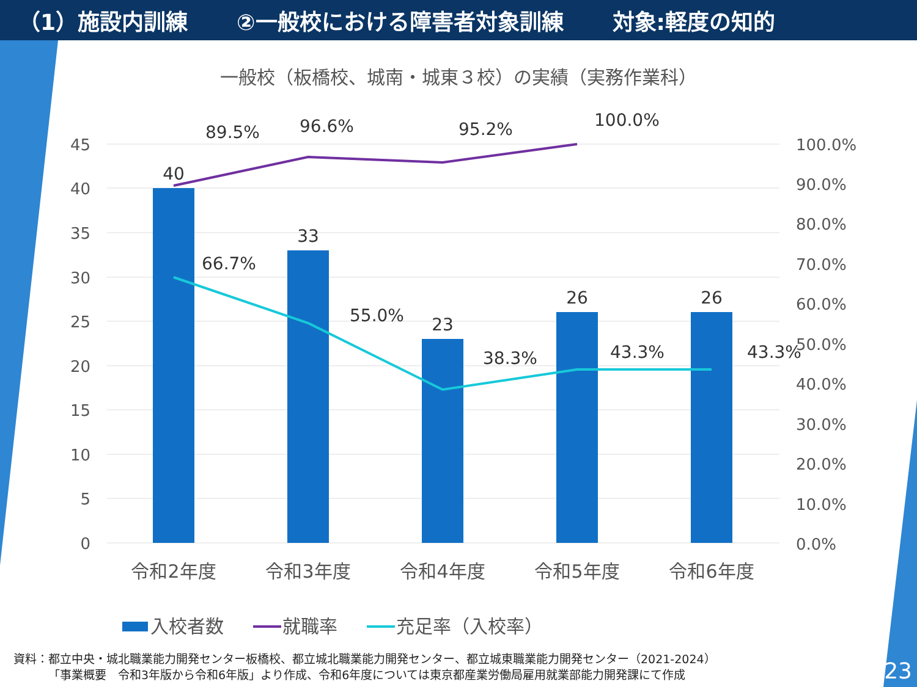（1）施設内訓練 ②一般校における障害者対象訓練 対象:軽度の知的
一般校（板橋校、城南・城東３校）の実績（実務作業科）
45
40
35
30
25
20
15
10
5
0
100.0%
90.0%
80.0%
70.0%
60.0%
50.0%
40.0%
30.0%
20.0%
10.0%
0.0%
40
33
23
26
26
89.5%
96.6%
95.2%
100.0%
66.7%
55.0%
38.3%
43.3%
43.3%
令和2年度
令和3年度
令和4年度
令和5年度
令和6年度
入校者数
就職率
充足率（入校率）
資料：都立中央・城北職業能力開発センター板橋校、都立城北職業能力開発センター、都立城東職業能力開発センター（2021-2024）
   「事業概要　令和3年版から令和6年版」より作成、令和6年度については東京都産業労働局雇用就業部能力開発課にて作成
23